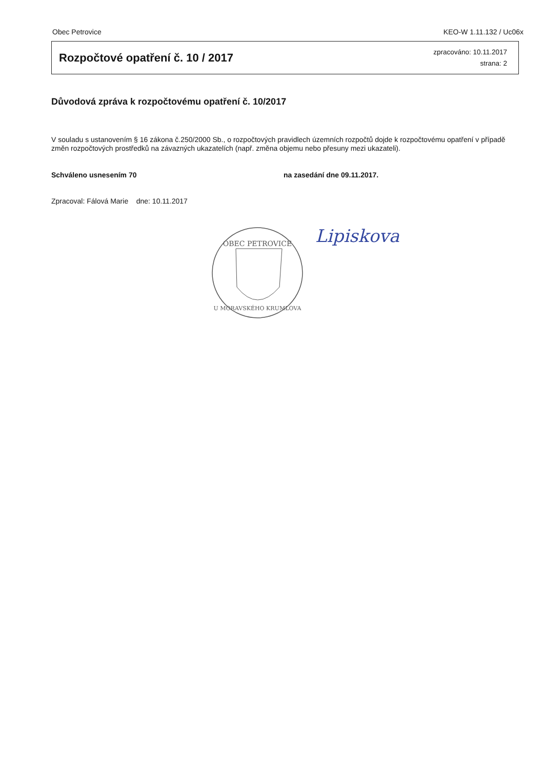Obec Petrovice KEO-W 1.11.132 / Uc06x
Rozpočtové opatření č. 10 / 2017
zpracováno: 10.11.2017
strana: 2
Důvodová zpráva k rozpočtovému opatření č. 10/2017
V souladu s ustanovením § 16 zákona č.250/2000 Sb., o rozpočtových pravidlech územních rozpočtů dojde k rozpočtovému opatření v případě změn rozpočtových prostředků na závazných ukazatelích (např. změna objemu nebo přesuny mezi ukazateli).
Schváleno usnesením 70 na zasedání dne 09.11.2017.
Zpracoval: Fálová Marie dne: 10.11.2017
OBEC PETROVICE
U MORAVSKÉHO KRUMLOVA
Lipiskova